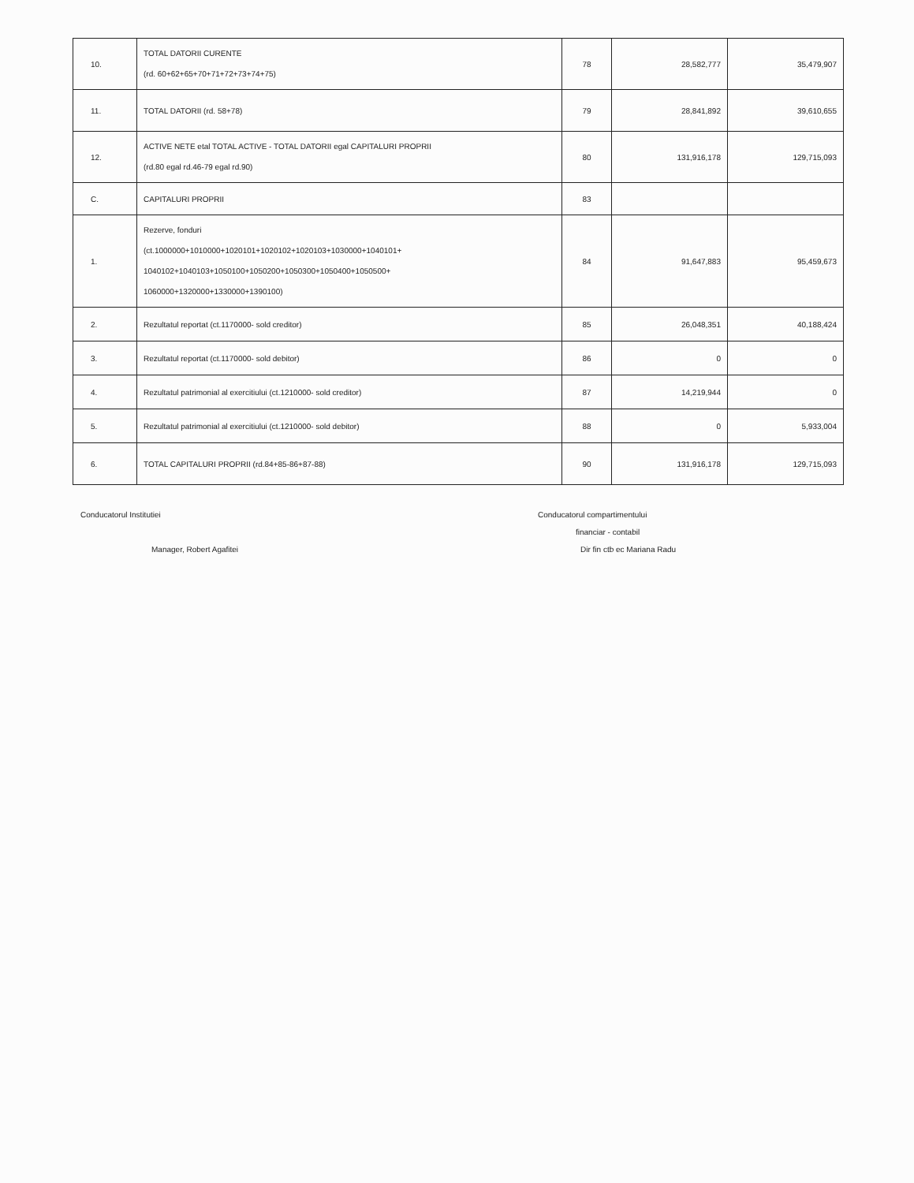| 10. | TOTAL DATORII CURENTE (rd. 60+62+65+70+71+72+73+74+75) | 78 | 28,582,777 | 35,479,907 |
| 11. | TOTAL DATORII (rd. 58+78) | 79 | 28,841,892 | 39,610,655 |
| 12. | ACTIVE NETE etal TOTAL ACTIVE - TOTAL DATORII egal CAPITALURI PROPRII (rd.80 egal rd.46-79 egal rd.90) | 80 | 131,916,178 | 129,715,093 |
| C. | CAPITALURI PROPRII | 83 | | |
| 1. | Rezerve, fonduri (ct.1000000+1010000+1020101+1020102+1020103+1030000+1040101+ 1040102+1040103+1050100+1050200+1050300+1050400+1050500+ 1060000+1320000+1330000+1390100) | 84 | 91,647,883 | 95,459,673 |
| 2. | Rezultatul reportat (ct.1170000- sold creditor) | 85 | 26,048,351 | 40,188,424 |
| 3. | Rezultatul reportat (ct.1170000- sold debitor) | 86 | 0 | 0 |
| 4. | Rezultatul patrimonial al exercitiului (ct.1210000- sold creditor) | 87 | 14,219,944 | 0 |
| 5. | Rezultatul patrimonial al exercitiului (ct.1210000- sold debitor) | 88 | 0 | 5,933,004 |
| 6. | TOTAL CAPITALURI PROPRII (rd.84+85-86+87-88) | 90 | 131,916,178 | 129,715,093 |
Conducatorul Institutiei
Manager, Robert Agafitei
Conducatorul compartimentului
financiar - contabil
Dir fin ctb ec Mariana Radu